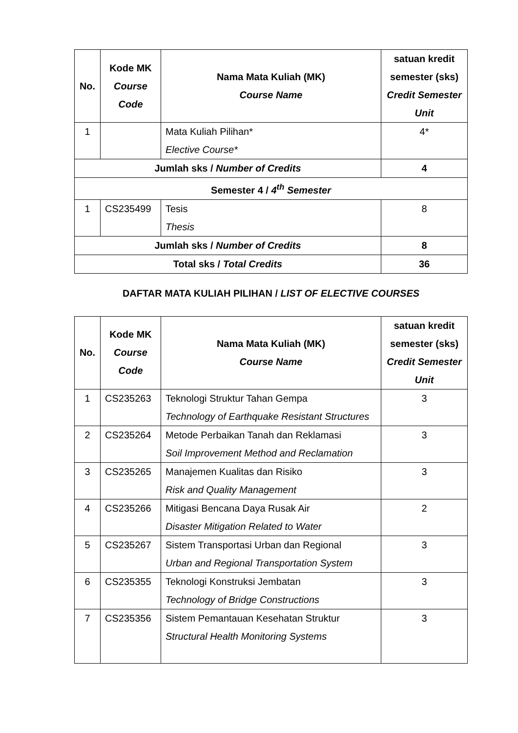| No. | Kode MK Course Code | Nama Mata Kuliah (MK) Course Name | satuan kredit semester (sks) Credit Semester Unit |
| --- | --- | --- | --- |
| 1 | | Mata Kuliah Pilihan* Elective Course* | 4* |
| Jumlah sks / Number of Credits | | | 4 |
| Semester 4 / 4<sup>th</sup> Semester | | | |
| 1 | CS235499 | Tesis Thesis | 8 |
| Jumlah sks / Number of Credits | | | 8 |
| Total sks / Total Credits | | | 36 |
DAFTAR MATA KULIAH PILIHAN / LIST OF ELECTIVE COURSES
| No. | Kode MK Course Code | Nama Mata Kuliah (MK) Course Name | satuan kredit semester (sks) Credit Semester Unit |
| --- | --- | --- | --- |
| 1 | CS235263 | Teknologi Struktur Tahan Gempa Technology of Earthquake Resistant Structures | 3 |
| 2 | CS235264 | Metode Perbaikan Tanah dan Reklamasi Soil Improvement Method and Reclamation | 3 |
| 3 | CS235265 | Manajemen Kualitas dan Risiko Risk and Quality Management | 3 |
| 4 | CS235266 | Mitigasi Bencana Daya Rusak Air Disaster Mitigation Related to Water | 2 |
| 5 | CS235267 | Sistem Transportasi Urban dan Regional Urban and Regional Transportation System | 3 |
| 6 | CS235355 | Teknologi Konstruksi Jembatan Technology of Bridge Constructions | 3 |
| 7 | CS235356 | Sistem Pemantauan Kesehatan Struktur Structural Health Monitoring Systems | 3 |